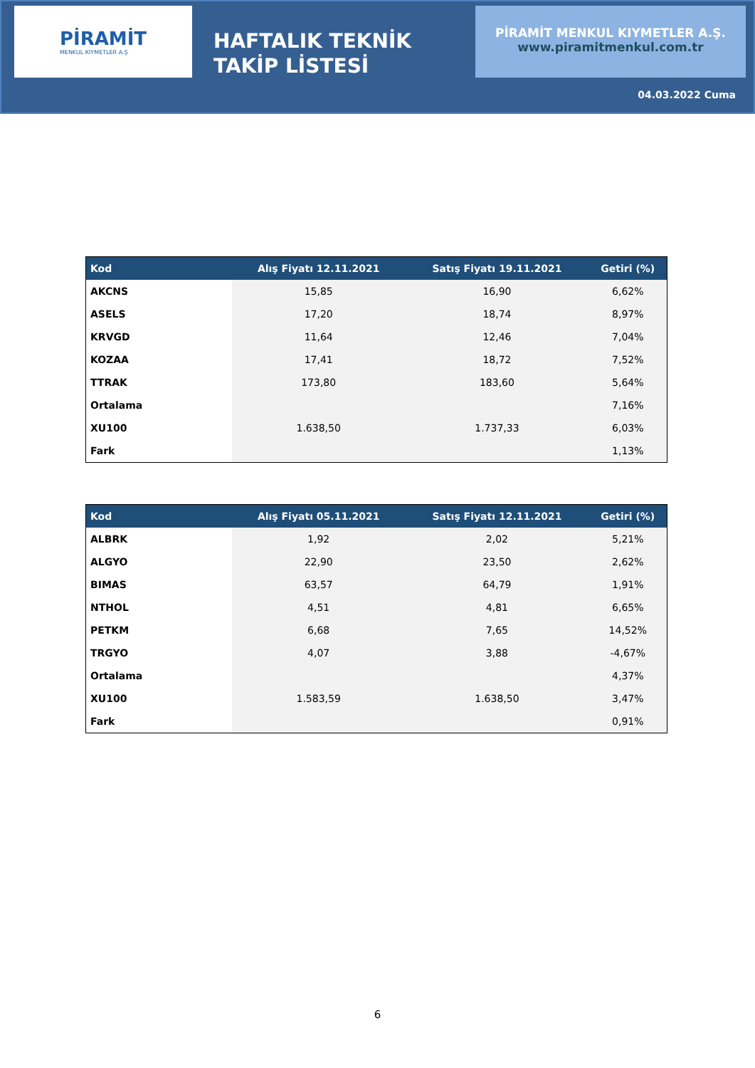PİRAMİT
MENKUL KIYMETLER A.Ş
HAFTALIK TEKNİK TAKİP LİSTESİ
PİRAMİT MENKUL KIYMETLER A.Ş.
www.piramitmenkul.com.tr
04.03.2022 Cuma
| Kod | Alış Fiyatı 12.11.2021 | Satış Fiyatı 19.11.2021 | Getiri (%) |
| --- | --- | --- | --- |
| AKCNS | 15,85 | 16,90 | 6,62% |
| ASELS | 17,20 | 18,74 | 8,97% |
| KRVGD | 11,64 | 12,46 | 7,04% |
| KOZAA | 17,41 | 18,72 | 7,52% |
| TTRAK | 173,80 | 183,60 | 5,64% |
| Ortalama | | | 7,16% |
| XU100 | 1.638,50 | 1.737,33 | 6,03% |
| Fark | | | 1,13% |
| Kod | Alış Fiyatı 05.11.2021 | Satış Fiyatı 12.11.2021 | Getiri (%) |
| --- | --- | --- | --- |
| ALBRK | 1,92 | 2,02 | 5,21% |
| ALGYO | 22,90 | 23,50 | 2,62% |
| BIMAS | 63,57 | 64,79 | 1,91% |
| NTHOL | 4,51 | 4,81 | 6,65% |
| PETKM | 6,68 | 7,65 | 14,52% |
| TRGYO | 4,07 | 3,88 | -4,67% |
| Ortalama | | | 4,37% |
| XU100 | 1.583,59 | 1.638,50 | 3,47% |
| Fark | | | 0,91% |
6